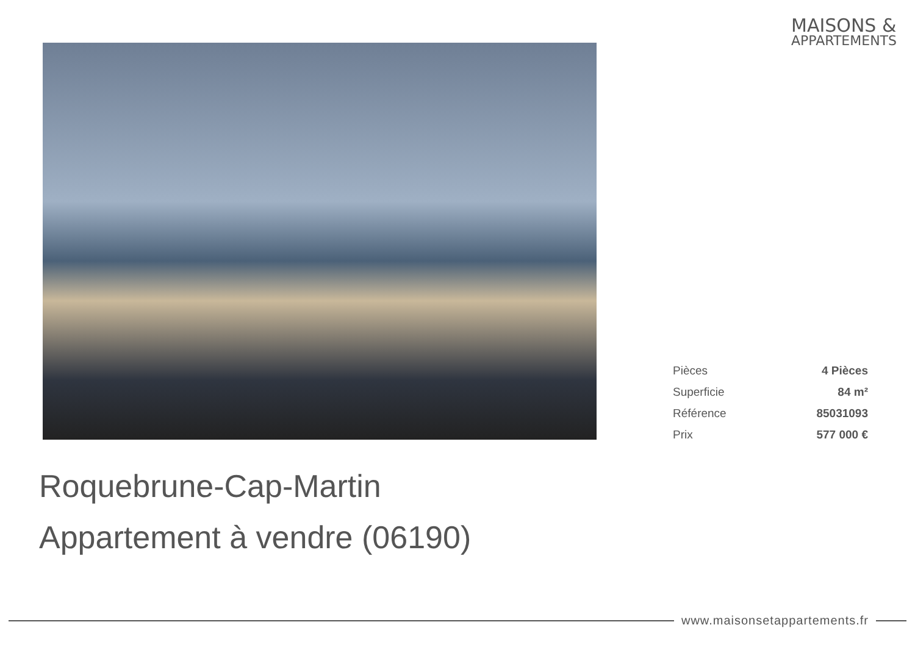MAISONS &
APPARTEMENTS
| Pièces | 4 Pièces |
| Superficie | 84 m² |
| Référence | 85031093 |
| Prix | 577 000 € |
Roquebrune-Cap-Martin
Appartement à vendre (06190)
www.maisonsetappartements.fr